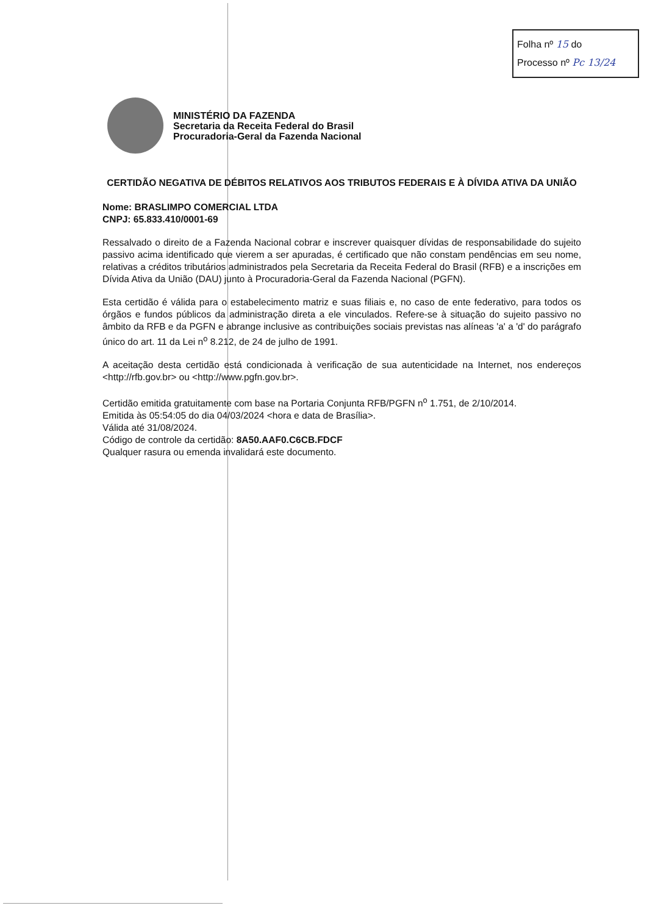Folha nº 15 do
Processo nº Pc 13/24
MINISTÉRIO DA FAZENDA
Secretaria da Receita Federal do Brasil
Procuradoria-Geral da Fazenda Nacional
CERTIDÃO NEGATIVA DE DÉBITOS RELATIVOS AOS TRIBUTOS FEDERAIS E À DÍVIDA ATIVA DA UNIÃO
Nome: BRASLIMPO COMERCIAL LTDA
CNPJ: 65.833.410/0001-69
Ressalvado o direito de a Fazenda Nacional cobrar e inscrever quaisquer dívidas de responsabilidade do sujeito passivo acima identificado que vierem a ser apuradas, é certificado que não constam pendências em seu nome, relativas a créditos tributários administrados pela Secretaria da Receita Federal do Brasil (RFB) e a inscrições em Dívida Ativa da União (DAU) junto à Procuradoria-Geral da Fazenda Nacional (PGFN).
Esta certidão é válida para o estabelecimento matriz e suas filiais e, no caso de ente federativo, para todos os órgãos e fundos públicos da administração direta a ele vinculados. Refere-se à situação do sujeito passivo no âmbito da RFB e da PGFN e abrange inclusive as contribuições sociais previstas nas alíneas 'a' a 'd' do parágrafo único do art. 11 da Lei n<sup>o</sup> 8.212, de 24 de julho de 1991.
A aceitação desta certidão está condicionada à verificação de sua autenticidade na Internet, nos endereços <http://rfb.gov.br> ou <http://www.pgfn.gov.br>.
Certidão emitida gratuitamente com base na Portaria Conjunta RFB/PGFN n<sup>o</sup> 1.751, de 2/10/2014.
Emitida às 05:54:05 do dia 04/03/2024 <hora e data de Brasília>.
Válida até 31/08/2024.
Código de controle da certidão: 8A50.AAF0.C6CB.FDCF
Qualquer rasura ou emenda invalidará este documento.